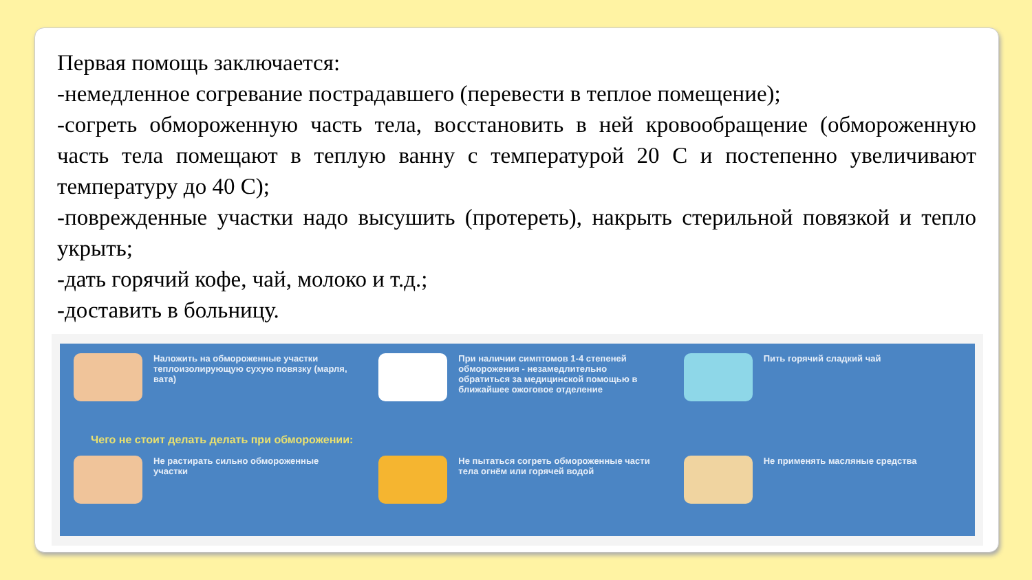Первая помощь заключается:
-немедленное согревание пострадавшего (перевести в теплое помещение);
-согреть обмороженную часть тела, восстановить в ней кровообращение (обмороженную часть тела помещают в теплую ванну с температурой 20 С и постепенно увеличивают температуру до 40 С);
-поврежденные участки надо высушить (протереть), накрыть стерильной повязкой и тепло укрыть;
-дать горячий кофе, чай, молоко и т.д.;
-доставить в больницу.
Наложить на обмороженные участки теплоизолирующую сухую повязку (марля, вата)
При наличии симптомов 1-4 степеней обморожения - незамедлительно обратиться за медицинской помощью в ближайшее ожоговое отделение
Пить горячий сладкий чай
Чего не стоит делать делать при обморожении:
Не растирать сильно обмороженные участки
Не пытаться согреть обмороженные части тела огнём или горячей водой
Не применять масляные средства